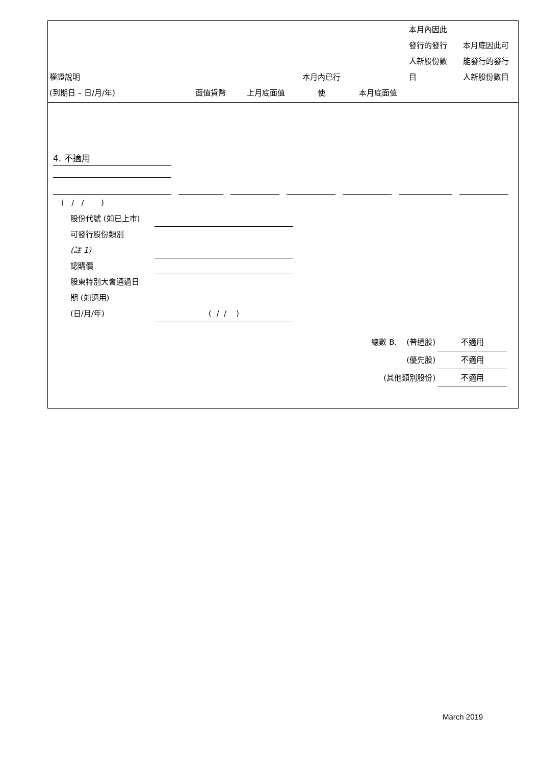| 權證說明 (到期日 – 日/月/年) | 面值貨幣 | 上月底面值 | 本月內已行 使 | 本月底面值 | 本月內因此 發行的發行 人新股份數 目 | 本月底因此可 能發行的發行 人新股份數目 |
| --- | --- | --- | --- | --- | --- | --- |
4. 不適用
( / / )
股份代號 (如已上市)
可發行股份類別
(註 1)
認購價
股東特別大會通過日
期 (如適用)
(日/月/年) ( / / )
總數 B. (普通股) 不適用
(優先股) 不適用
(其他類別股份) 不適用
March 2019